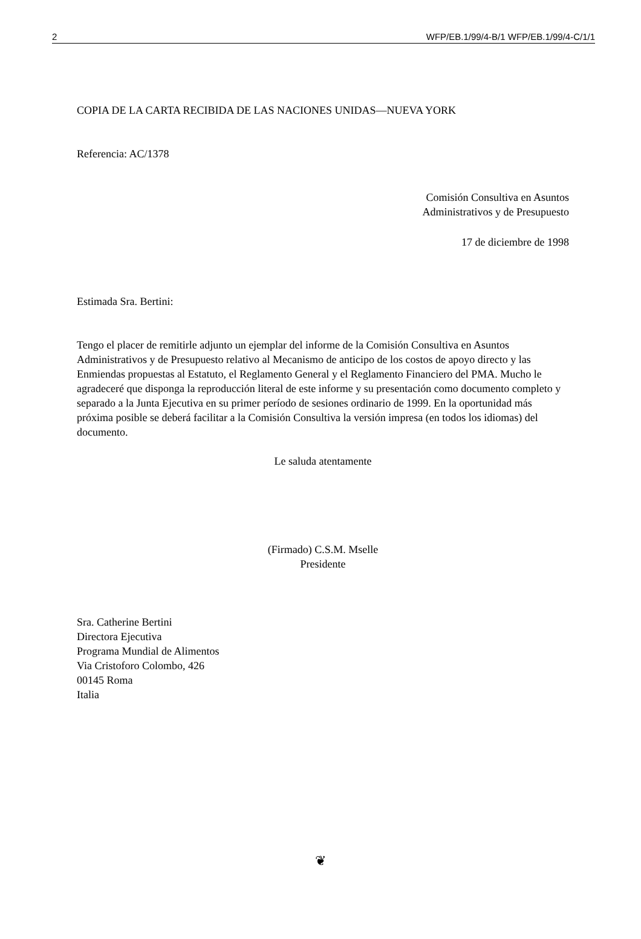2 WFP/EB.1/99/4-B/1 WFP/EB.1/99/4-C/1/1
COPIA DE LA CARTA RECIBIDA DE LAS NACIONES UNIDAS—NUEVA YORK
Referencia: AC/1378
Comisión Consultiva en Asuntos
Administrativos y de Presupuesto
17 de diciembre de 1998
Estimada Sra. Bertini:
Tengo el placer de remitirle adjunto un ejemplar del informe de la Comisión Consultiva en Asuntos Administrativos y de Presupuesto relativo al Mecanismo de anticipo de los costos de apoyo directo y las Enmiendas propuestas al Estatuto, el Reglamento General y el Reglamento Financiero del PMA. Mucho le agradeceré que disponga la reproducción literal de este informe y su presentación como documento completo y separado a la Junta Ejecutiva en su primer período de sesiones ordinario de 1999. En la oportunidad más próxima posible se deberá facilitar a la Comisión Consultiva la versión impresa (en todos los idiomas) del documento.
Le saluda atentamente
(Firmado) C.S.M. Mselle
Presidente
Sra. Catherine Bertini
Directora Ejecutiva
Programa Mundial de Alimentos
Via Cristoforo Colombo, 426
00145 Roma
Italia
❦